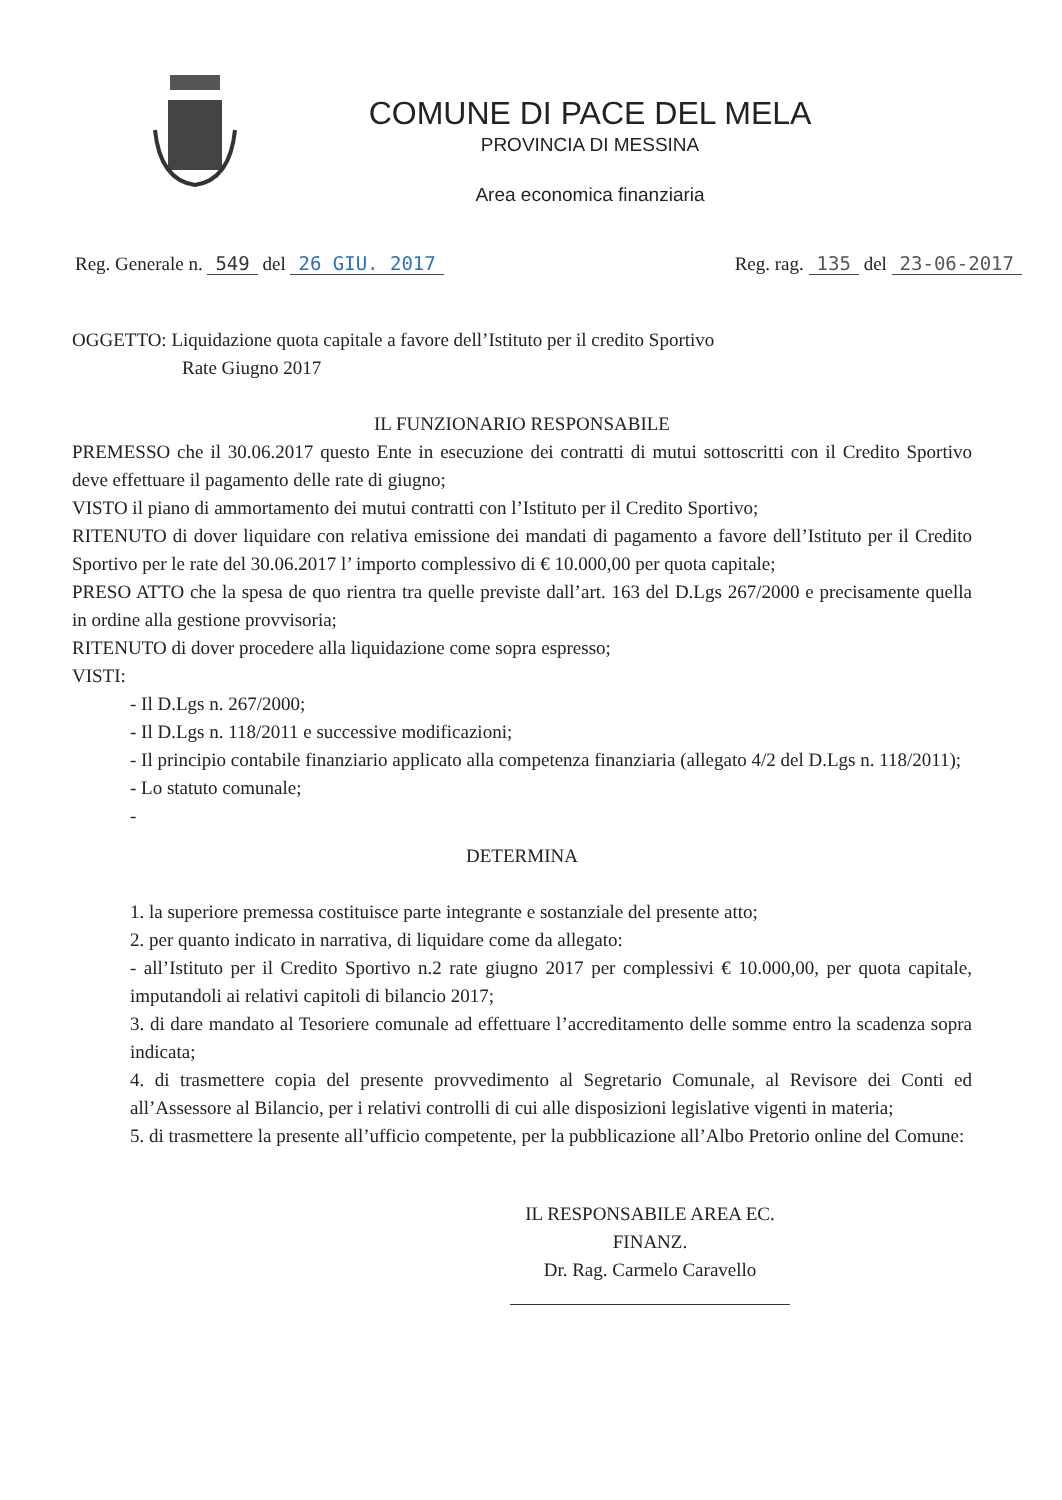COMUNE DI PACE DEL MELA
PROVINCIA DI MESSINA
Area economica finanziaria
Reg. Generale n. 549 del 26 GIU. 2017 Reg. rag. 135 del 23-06-2017
OGGETTO: Liquidazione quota capitale a favore dell’Istituto per il credito Sportivo
Rate Giugno 2017
IL FUNZIONARIO RESPONSABILE
PREMESSO che il 30.06.2017 questo Ente in esecuzione dei contratti di mutui sottoscritti con il Credito Sportivo deve effettuare il pagamento delle rate di giugno;
VISTO il piano di ammortamento dei mutui contratti con l’Istituto per il Credito Sportivo;
RITENUTO di dover liquidare con relativa emissione dei mandati di pagamento a favore dell’Istituto per il Credito Sportivo per le rate del 30.06.2017 l’ importo complessivo di € 10.000,00 per quota capitale;
PRESO ATTO che la spesa de quo rientra tra quelle previste dall’art. 163 del D.Lgs 267/2000 e precisamente quella in ordine alla gestione provvisoria;
RITENUTO di dover procedere alla liquidazione come sopra espresso;
VISTI:
- Il D.Lgs n. 267/2000;
- Il D.Lgs n. 118/2011 e successive modificazioni;
- Il principio contabile finanziario applicato alla competenza finanziaria (allegato 4/2 del D.Lgs n. 118/2011);
- Lo statuto comunale;
-
DETERMINA
1. la superiore premessa costituisce parte integrante e sostanziale del presente atto;
2. per quanto indicato in narrativa, di liquidare come da allegato:
- all’Istituto per il Credito Sportivo n.2 rate giugno 2017 per complessivi € 10.000,00, per quota capitale, imputandoli ai relativi capitoli di bilancio 2017;
3. di dare mandato al Tesoriere comunale ad effettuare l’accreditamento delle somme entro la scadenza sopra indicata;
4. di trasmettere copia del presente provvedimento al Segretario Comunale, al Revisore dei Conti ed all’Assessore al Bilancio, per i relativi controlli di cui alle disposizioni legislative vigenti in materia;
5. di trasmettere la presente all’ufficio competente, per la pubblicazione all’Albo Pretorio online del Comune:
IL RESPONSABILE AREA EC. FINANZ.
Dr. Rag. Carmelo Caravello